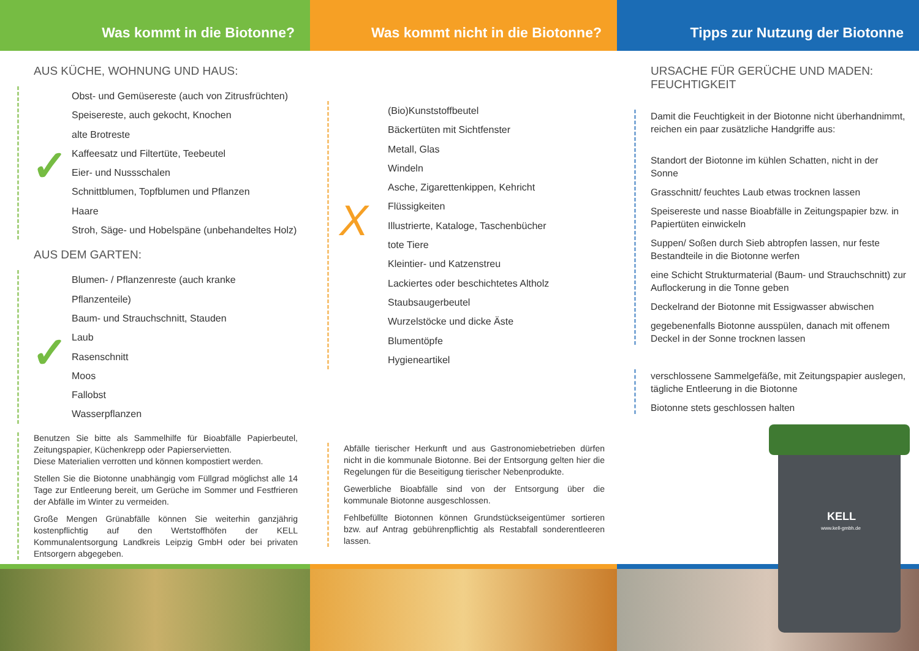Was kommt in die Biotonne?
AUS KÜCHE, WOHNUNG UND HAUS:
Obst- und Gemüsereste (auch von Zitrusfrüchten)
Speisereste, auch gekocht, Knochen
alte Brotreste
Kaffeesatz und Filtertüte, Teebeutel
Eier- und Nussschalen
Schnittblumen, Topfblumen und Pflanzen
Haare
Stroh, Säge- und Hobelspäne (unbehandeltes Holz)
AUS DEM GARTEN:
Blumen- / Pflanzenreste (auch kranke Pflanzenteile)
Baum- und Strauchschnitt, Stauden
Laub
Rasenschnitt
Moos
Fallobst
Wasserpflanzen
Benutzen Sie bitte als Sammelhilfe für Bioabfälle Papierbeutel, Zeitungspapier, Küchenkrepp oder Papierservietten.
Diese Materialien verrotten und können kompostiert werden.
Stellen Sie die Biotonne unabhängig vom Füllgrad möglichst alle 14 Tage zur Entleerung bereit, um Gerüche im Sommer und Festfrieren der Abfälle im Winter zu vermeiden.
Große Mengen Grünabfälle können Sie weiterhin ganzjährig kostenpflichtig auf den Wertstoffhöfen der KELL Kommunalentsorgung Landkreis Leipzig GmbH oder bei privaten Entsorgern abgegeben.
✓
✓
Was kommt nicht in die Biotonne?
(Bio)Kunststoffbeutel
Bäckertüten mit Sichtfenster
Metall, Glas
Windeln
Asche, Zigarettenkippen, Kehricht
Flüssigkeiten
Illustrierte, Kataloge, Taschenbücher
tote Tiere
Kleintier- und Katzenstreu
Lackiertes oder beschichtetes Altholz
Staubsaugerbeutel
Wurzelstöcke und dicke Äste
Blumentöpfe
Hygieneartikel
Abfälle tierischer Herkunft und aus Gastronomiebetrieben dürfen nicht in die kommunale Biotonne. Bei der Entsorgung gelten hier die Regelungen für die Beseitigung tierischer Nebenprodukte.
Gewerbliche Bioabfälle sind von der Entsorgung über die kommunale Biotonne ausgeschlossen.
Fehlbefüllte Biotonnen können Grundstückseigentümer sortieren bzw. auf Antrag gebührenpflichtig als Restabfall sonderentleeren lassen.
X
Tipps zur Nutzung der Biotonne
URSACHE FÜR GERÜCHE UND MADEN:
FEUCHTIGKEIT
Damit die Feuchtigkeit in der Biotonne nicht überhandnimmt, reichen ein paar zusätzliche Handgriffe aus:
Standort der Biotonne im kühlen Schatten, nicht in der Sonne
Grasschnitt/ feuchtes Laub etwas trocknen lassen
Speisereste und nasse Bioabfälle in Zeitungspapier bzw. in Papiertüten einwickeln
Suppen/ Soßen durch Sieb abtropfen lassen, nur feste Bestandteile in die Biotonne werfen
eine Schicht Strukturmaterial (Baum- und Strauchschnitt) zur Auflockerung in die Tonne geben
Deckelrand der Biotonne mit Essigwasser abwischen
gegebenenfalls Biotonne ausspülen, danach mit offenem Deckel in der Sonne trocknen lassen
verschlossene Sammelgefäße, mit Zeitungspapier auslegen, tägliche Entleerung in die Biotonne
Biotonne stets geschlossen halten
KELL
www.kell-gmbh.de